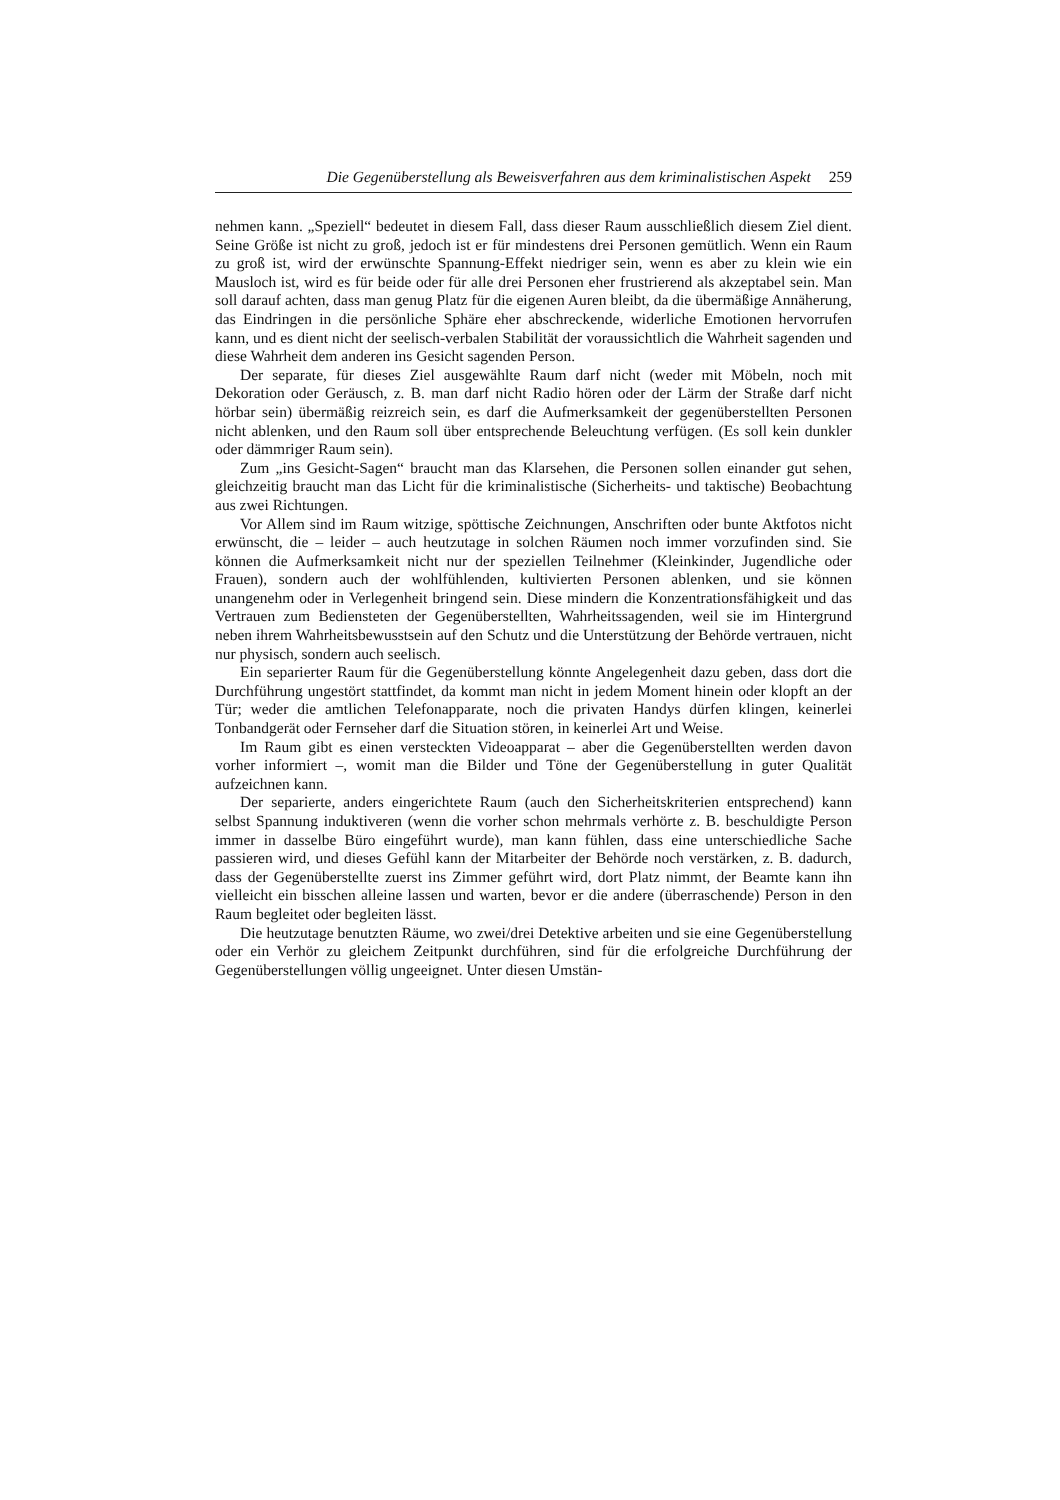Die Gegenüberstellung als Beweisverfahren aus dem kriminalistischen Aspekt 259
nehmen kann. „Speziell“ bedeutet in diesem Fall, dass dieser Raum ausschließlich diesem Ziel dient. Seine Größe ist nicht zu groß, jedoch ist er für mindestens drei Personen gemütlich. Wenn ein Raum zu groß ist, wird der erwünschte Spannung-Effekt niedriger sein, wenn es aber zu klein wie ein Mausloch ist, wird es für beide oder für alle drei Personen eher frustrierend als akzeptabel sein. Man soll darauf achten, dass man genug Platz für die eigenen Auren bleibt, da die übermäßige Annäherung, das Eindringen in die persönliche Sphäre eher abschreckende, widerliche Emotionen hervorrufen kann, und es dient nicht der seelisch-verbalen Stabilität der voraussichtlich die Wahrheit sagenden und diese Wahrheit dem anderen ins Gesicht sagenden Person.
Der separate, für dieses Ziel ausgewählte Raum darf nicht (weder mit Möbeln, noch mit Dekoration oder Geräusch, z. B. man darf nicht Radio hören oder der Lärm der Straße darf nicht hörbar sein) übermäßig reizreich sein, es darf die Aufmerksamkeit der gegenüberstellten Personen nicht ablenken, und den Raum soll über entsprechende Beleuchtung verfügen. (Es soll kein dunkler oder dämmriger Raum sein).
Zum „ins Gesicht-Sagen“ braucht man das Klarsehen, die Personen sollen einander gut sehen, gleichzeitig braucht man das Licht für die kriminalistische (Sicherheits- und taktische) Beobachtung aus zwei Richtungen.
Vor Allem sind im Raum witzige, spöttische Zeichnungen, Anschriften oder bunte Aktfotos nicht erwünscht, die – leider – auch heutzutage in solchen Räumen noch immer vorzufinden sind. Sie können die Aufmerksamkeit nicht nur der speziellen Teilnehmer (Kleinkinder, Jugendliche oder Frauen), sondern auch der wohlfühlenden, kultivierten Personen ablenken, und sie können unangenehm oder in Verlegenheit bringend sein. Diese mindern die Konzentrationsfähigkeit und das Vertrauen zum Bediensteten der Gegenüberstellten, Wahrheitssagenden, weil sie im Hintergrund neben ihrem Wahrheitsbewusstsein auf den Schutz und die Unterstützung der Behörde vertrauen, nicht nur physisch, sondern auch seelisch.
Ein separierter Raum für die Gegenüberstellung könnte Angelegenheit dazu geben, dass dort die Durchführung ungestört stattfindet, da kommt man nicht in jedem Moment hinein oder klopft an der Tür; weder die amtlichen Telefonapparate, noch die privaten Handys dürfen klingen, keinerlei Tonbandgerät oder Fernseher darf die Situation stören, in keinerlei Art und Weise.
Im Raum gibt es einen versteckten Videoapparat – aber die Gegenüberstellten werden davon vorher informiert –, womit man die Bilder und Töne der Gegenüberstellung in guter Qualität aufzeichnen kann.
Der separierte, anders eingerichtete Raum (auch den Sicherheitskriterien entsprechend) kann selbst Spannung induktiveren (wenn die vorher schon mehrmals verhörte z. B. beschuldigte Person immer in dasselbe Büro eingeführt wurde), man kann fühlen, dass eine unterschiedliche Sache passieren wird, und dieses Gefühl kann der Mitarbeiter der Behörde noch verstärken, z. B. dadurch, dass der Gegenüberstellte zuerst ins Zimmer geführt wird, dort Platz nimmt, der Beamte kann ihn vielleicht ein bisschen alleine lassen und warten, bevor er die andere (überraschende) Person in den Raum begleitet oder begleiten lässt.
Die heutzutage benutzten Räume, wo zwei/drei Detektive arbeiten und sie eine Gegenüberstellung oder ein Verhör zu gleichem Zeitpunkt durchführen, sind für die erfolgreiche Durchführung der Gegenüberstellungen völlig ungeeignet. Unter diesen Umstän-